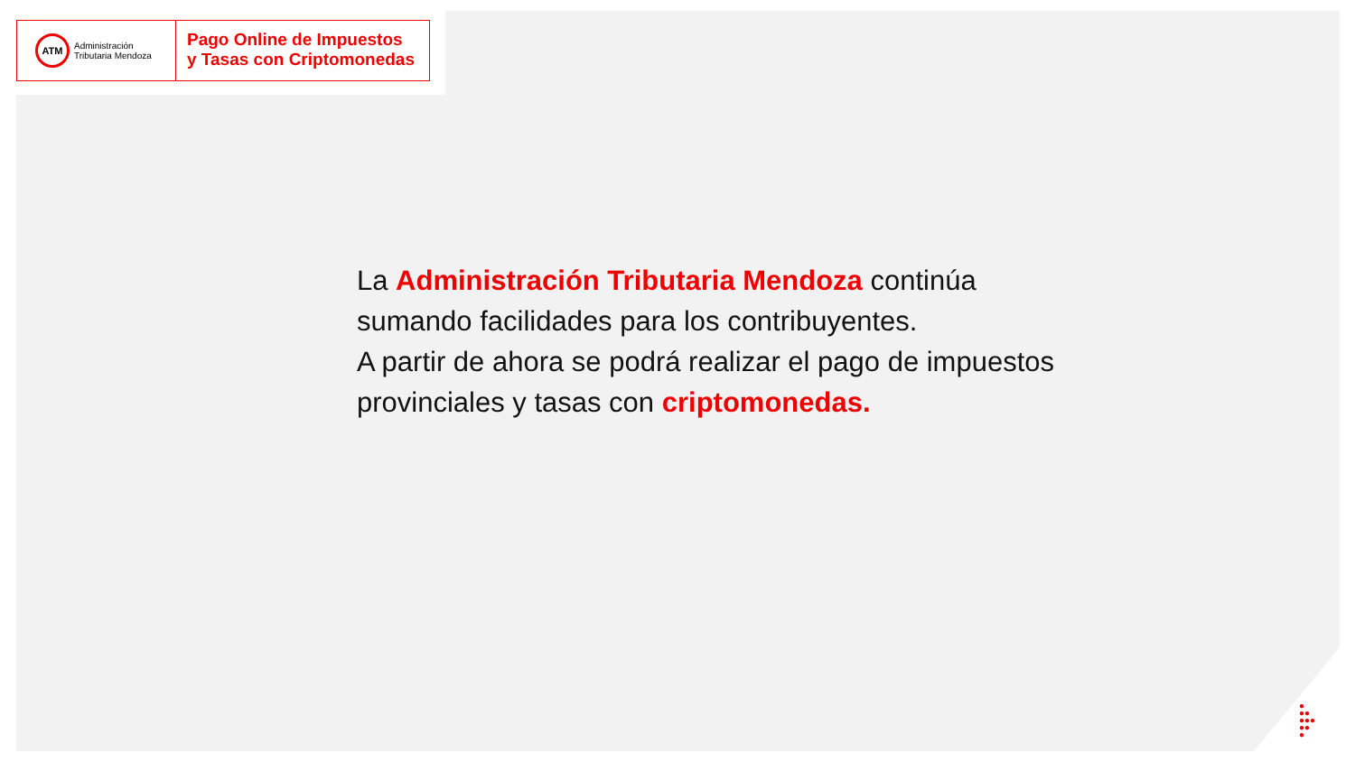ATM
Administración
Tributaria Mendoza
Pago Online de Impuestos
y Tasas con Criptomonedas
La Administración Tributaria Mendoza continúa
sumando facilidades para los contribuyentes.
A partir de ahora se podrá realizar el pago de impuestos
provinciales y tasas con criptomonedas.
●
●●
●●●
●●
●